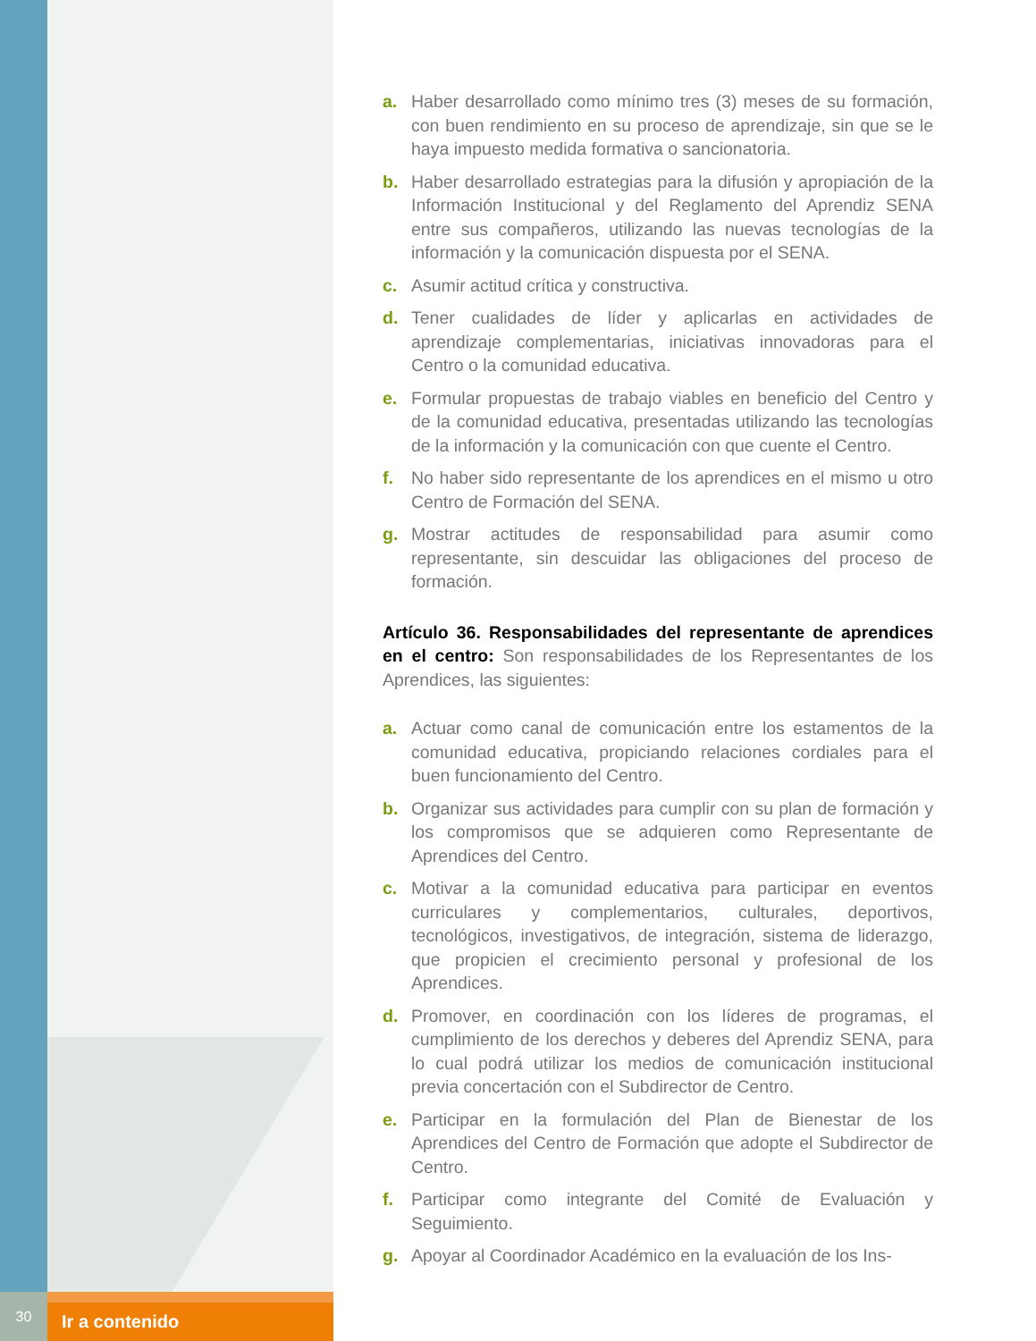a. Haber desarrollado como mínimo tres (3) meses de su formación, con buen rendimiento en su proceso de aprendizaje, sin que se le haya impuesto medida formativa o sancionatoria.
b. Haber desarrollado estrategias para la difusión y apropiación de la Información Institucional y del Reglamento del Aprendiz SENA entre sus compañeros, utilizando las nuevas tecnologías de la información y la comunicación dispuesta por el SENA.
c. Asumir actitud crítica y constructiva.
d. Tener cualidades de líder y aplicarlas en actividades de aprendizaje complementarias, iniciativas innovadoras para el Centro o la comunidad educativa.
e. Formular propuestas de trabajo viables en beneficio del Centro y de la comunidad educativa, presentadas utilizando las tecnologías de la información y la comunicación con que cuente el Centro.
f. No haber sido representante de los aprendices en el mismo u otro Centro de Formación del SENA.
g. Mostrar actitudes de responsabilidad para asumir como representante, sin descuidar las obligaciones del proceso de formación.
Artículo 36. Responsabilidades del representante de aprendices en el centro: Son responsabilidades de los Representantes de los Aprendices, las siguientes:
a. Actuar como canal de comunicación entre los estamentos de la comunidad educativa, propiciando relaciones cordiales para el buen funcionamiento del Centro.
b. Organizar sus actividades para cumplir con su plan de formación y los compromisos que se adquieren como Representante de Aprendices del Centro.
c. Motivar a la comunidad educativa para participar en eventos curriculares y complementarios, culturales, deportivos, tecnológicos, investigativos, de integración, sistema de liderazgo, que propicien el crecimiento personal y profesional de los Aprendices.
d. Promover, en coordinación con los líderes de programas, el cumplimiento de los derechos y deberes del Aprendiz SENA, para lo cual podrá utilizar los medios de comunicación institucional previa concertación con el Subdirector de Centro.
e. Participar en la formulación del Plan de Bienestar de los Aprendices del Centro de Formación que adopte el Subdirector de Centro.
f. Participar como integrante del Comité de Evaluación y Seguimiento.
g. Apoyar al Coordinador Académico en la evaluación de los Ins-
30
Ir a contenido